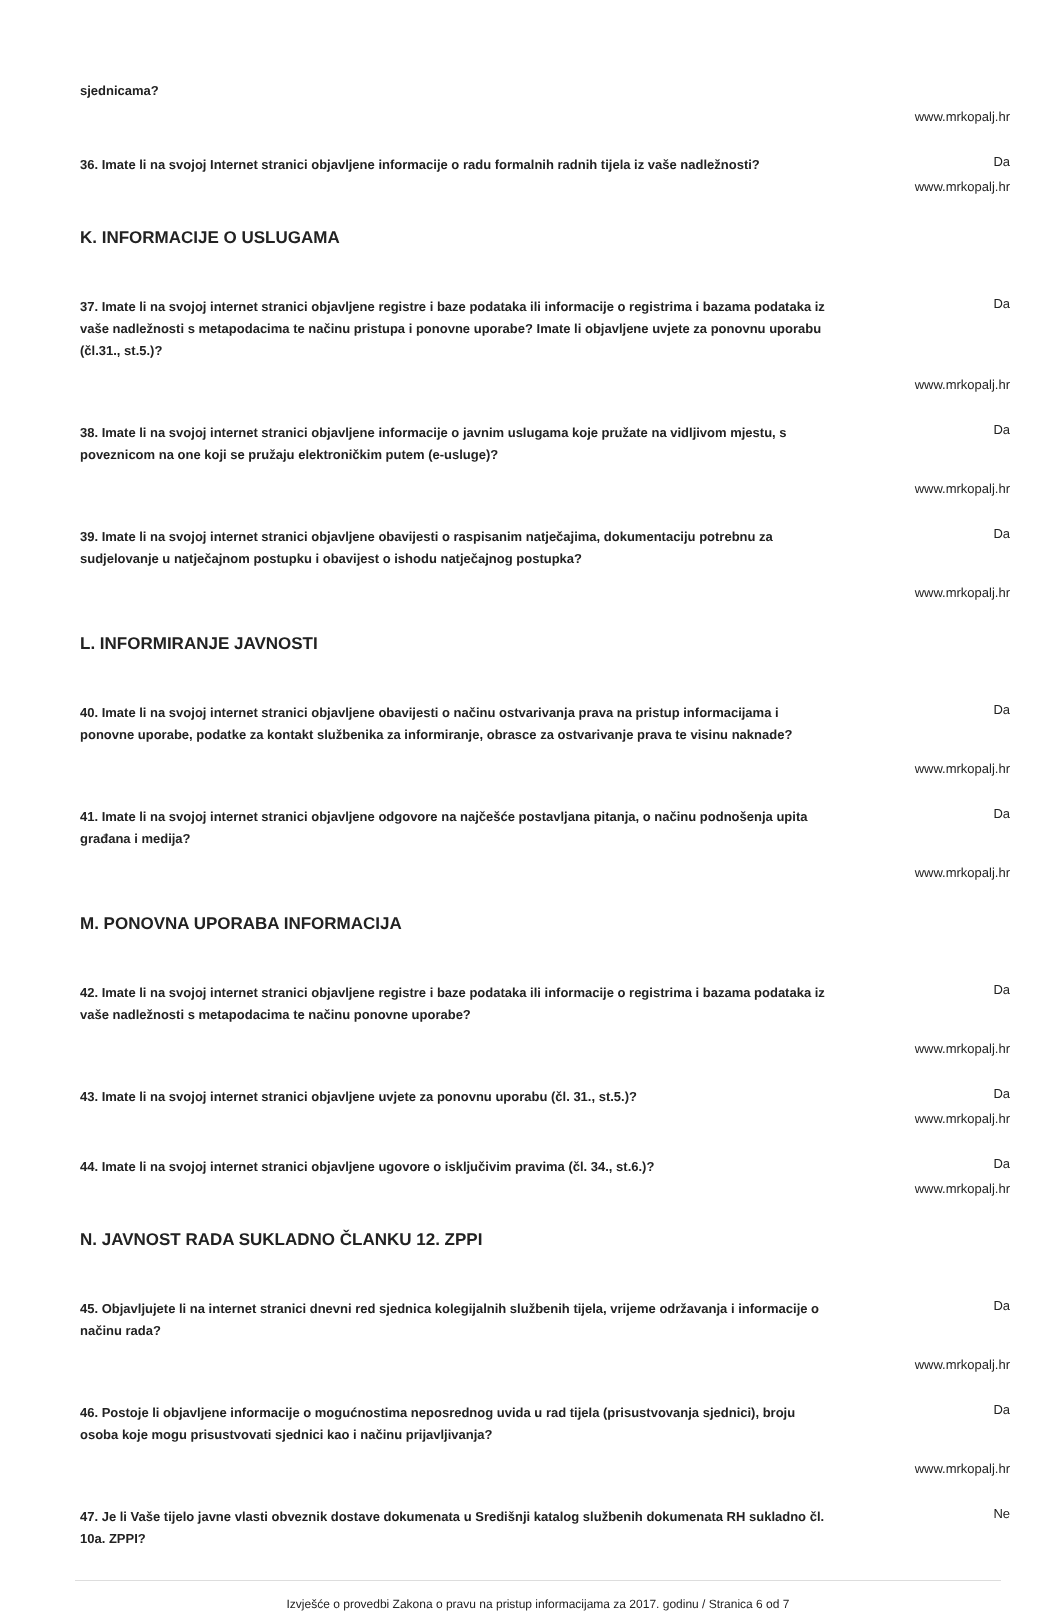sjednicama?
www.mrkopalj.hr
36. Imate li na svojoj Internet stranici objavljene informacije o radu formalnih radnih tijela iz vaše nadležnosti?
Da
www.mrkopalj.hr
K. INFORMACIJE O USLUGAMA
37. Imate li na svojoj internet stranici objavljene registre i baze podataka ili informacije o registrima i bazama podataka iz vaše nadležnosti s metapodacima te načinu pristupa i ponovne uporabe? Imate li objavljene uvjete za ponovnu uporabu (čl.31., st.5.)?
Da
www.mrkopalj.hr
38. Imate li na svojoj internet stranici objavljene informacije o javnim uslugama koje pružate na vidljivom mjestu, s poveznicom na one koji se pružaju elektroničkim putem (e-usluge)?
Da
www.mrkopalj.hr
39. Imate li na svojoj internet stranici objavljene obavijesti o raspisanim natječajima, dokumentaciju potrebnu za sudjelovanje u natječajnom postupku i obavijest o ishodu natječajnog postupka?
Da
www.mrkopalj.hr
L. INFORMIRANJE JAVNOSTI
40. Imate li na svojoj internet stranici objavljene obavijesti o načinu ostvarivanja prava na pristup informacijama i ponovne uporabe, podatke za kontakt službenika za informiranje, obrasce za ostvarivanje prava te visinu naknade?
Da
www.mrkopalj.hr
41. Imate li na svojoj internet stranici objavljene odgovore na najčešće postavljana pitanja, o načinu podnošenja upita građana i medija?
Da
www.mrkopalj.hr
M. PONOVNA UPORABA INFORMACIJA
42. Imate li na svojoj internet stranici objavljene registre i baze podataka ili informacije o registrima i bazama podataka iz vaše nadležnosti s metapodacima te načinu ponovne uporabe?
Da
www.mrkopalj.hr
43. Imate li na svojoj internet stranici objavljene uvjete za ponovnu uporabu (čl. 31., st.5.)?
Da
www.mrkopalj.hr
44. Imate li na svojoj internet stranici objavljene ugovore o isključivim pravima (čl. 34., st.6.)?
Da
www.mrkopalj.hr
N. JAVNOST RADA SUKLADNO ČLANKU 12. ZPPI
45. Objavljujete li na internet stranici dnevni red sjednica kolegijalnih službenih tijela, vrijeme održavanja i informacije o načinu rada?
Da
www.mrkopalj.hr
46. Postoje li objavljene informacije o mogućnostima neposrednog uvida u rad tijela (prisustvovanja sjednici), broju osoba koje mogu prisustvovati sjednici kao i načinu prijavljivanja?
Da
www.mrkopalj.hr
47. Je li Vaše tijelo javne vlasti obveznik dostave dokumenata u Središnji katalog službenih dokumenata RH sukladno čl. 10a. ZPPI?
Ne
Izvješće o provedbi Zakona o pravu na pristup informacijama za 2017. godinu / Stranica 6 od 7